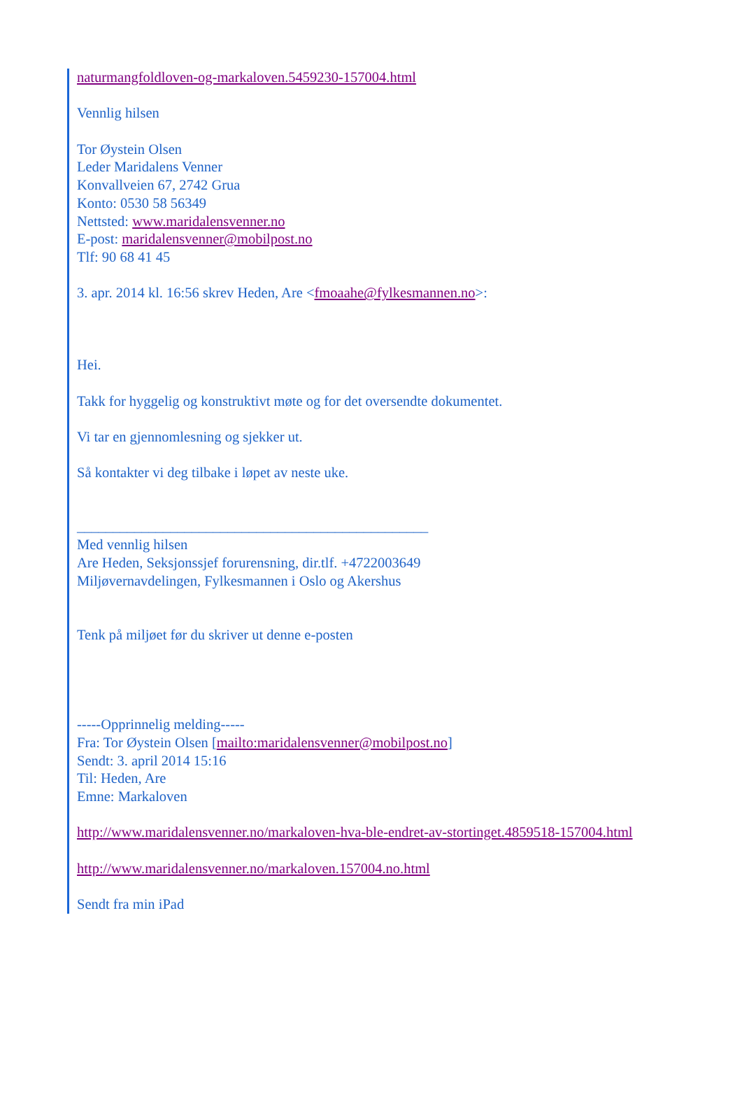naturmangfoldloven-og-markaloven.5459230-157004.html
Vennlig hilsen
Tor Øystein Olsen
Leder Maridalens Venner
Konvallveien 67, 2742 Grua
Konto: 0530 58 56349
Nettsted: www.maridalensvenner.no
E-post: maridalensvenner@mobilpost.no
Tlf: 90 68 41 45
3. apr. 2014 kl. 16:56 skrev Heden, Are <fmoaahe@fylkesmannen.no>:
Hei.
Takk for hyggelig og konstruktivt møte og for det oversendte dokumentet.
Vi tar en gjennomlesning og sjekker ut.
Så kontakter vi deg tilbake i løpet av neste uke.
_________________________________________________
Med vennlig hilsen
Are Heden, Seksjonssjef forurensning, dir.tlf. +4722003649
Miljøvernavdelingen, Fylkesmannen i Oslo og Akershus
Tenk på miljøet før du skriver ut denne e-posten
-----Opprinnelig melding-----
Fra: Tor Øystein Olsen [mailto:maridalensvenner@mobilpost.no]
Sendt: 3. april 2014 15:16
Til: Heden, Are
Emne: Markaloven
http://www.maridalensvenner.no/markaloven-hva-ble-endret-av-stortinget.4859518-157004.html
http://www.maridalensvenner.no/markaloven.157004.no.html
Sendt fra min iPad